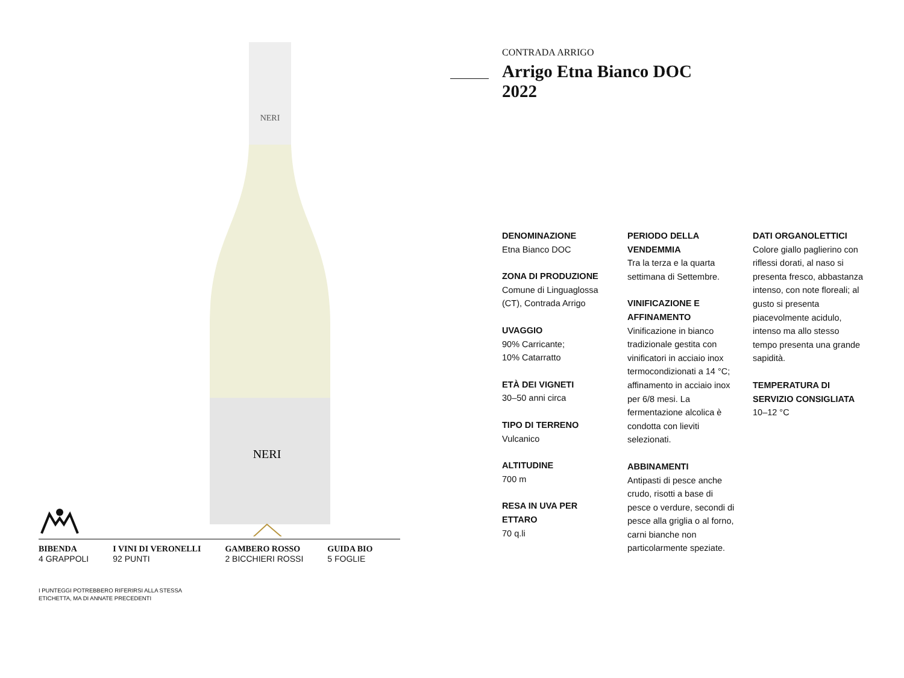NERI
NERI
BIBENDA
4 GRAPPOLI
I VINI DI VERONELLI
92 PUNTI
GAMBERO ROSSO
2 BICCHIERI ROSSI
GUIDA BIO
5 FOGLIE
I PUNTEGGI POTREBBERO RIFERIRSI ALLA STESSA
ETICHETTA, MA DI ANNATE PRECEDENTI
CONTRADA ARRIGO
Arrigo Etna Bianco DOC
2022
DENOMINAZIONE
Etna Bianco DOC
ZONA DI PRODUZIONE
Comune di Linguaglossa (CT), Contrada Arrigo
UVAGGIO
90% Carricante;
10% Catarratto
ETÀ DEI VIGNETI
30–50 anni circa
TIPO DI TERRENO
Vulcanico
ALTITUDINE
700 m
RESA IN UVA PER ETTARO
70 q.li
PERIODO DELLA VENDEMMIA
Tra la terza e la quarta settimana di Settembre.
VINIFICAZIONE E AFFINAMENTO
Vinificazione in bianco tradizionale gestita con vinificatori in acciaio inox termocondizionati a 14 °C; affinamento in acciaio inox per 6/8 mesi. La fermentazione alcolica è condotta con lieviti selezionati.
ABBINAMENTI
Antipasti di pesce anche crudo, risotti a base di pesce o verdure, secondi di pesce alla griglia o al forno, carni bianche non particolarmente speziate.
DATI ORGANOLETTICI
Colore giallo paglierino con riflessi dorati, al naso si presenta fresco, abbastanza intenso, con note floreali; al gusto si presenta piacevolmente acidulo, intenso ma allo stesso tempo presenta una grande sapidità.
TEMPERATURA DI SERVIZIO CONSIGLIATA
10–12 °C